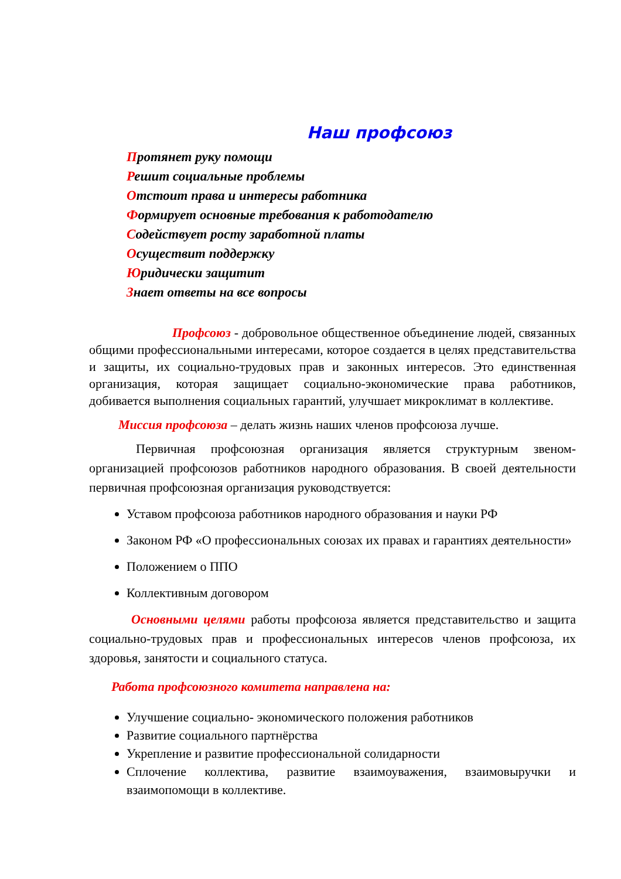Наш профсоюз
Протянет руку помощи
Решит социальные проблемы
Отстоит права и интересы работника
Формирует основные требования к работодателю
Содействует росту заработной платы
Осуществит поддержку
Юридически защитит
Знает ответы на все вопросы
Профсоюз - добровольное общественное объединение людей, связанных общими профессиональными интересами, которое создается в целях представительства и защиты, их социально-трудовых прав и законных интересов. Это единственная организация, которая защищает социально-экономические права работников, добивается выполнения социальных гарантий, улучшает микроклимат в коллективе.
Миссия профсоюза – делать жизнь наших членов профсоюза лучше.
Первичная профсоюзная организация является структурным звеном-организацией профсоюзов работников народного образования. В своей деятельности первичная профсоюзная организация руководствуется:
Уставом профсоюза работников народного образования и науки РФ
Законом РФ «О профессиональных союзах их правах и гарантиях деятельности»
Положением о ППО
Коллективным договором
Основными целями работы профсоюза является представительство и защита социально-трудовых прав и профессиональных интересов членов профсоюза, их здоровья, занятости и социального статуса.
Работа профсоюзного комитета направлена на:
Улучшение социально- экономического положения работников
Развитие социального партнёрства
Укрепление и развитие профессиональной солидарности
Сплочение коллектива, развитие взаимоуважения, взаимовыручки и взаимопомощи в коллективе.